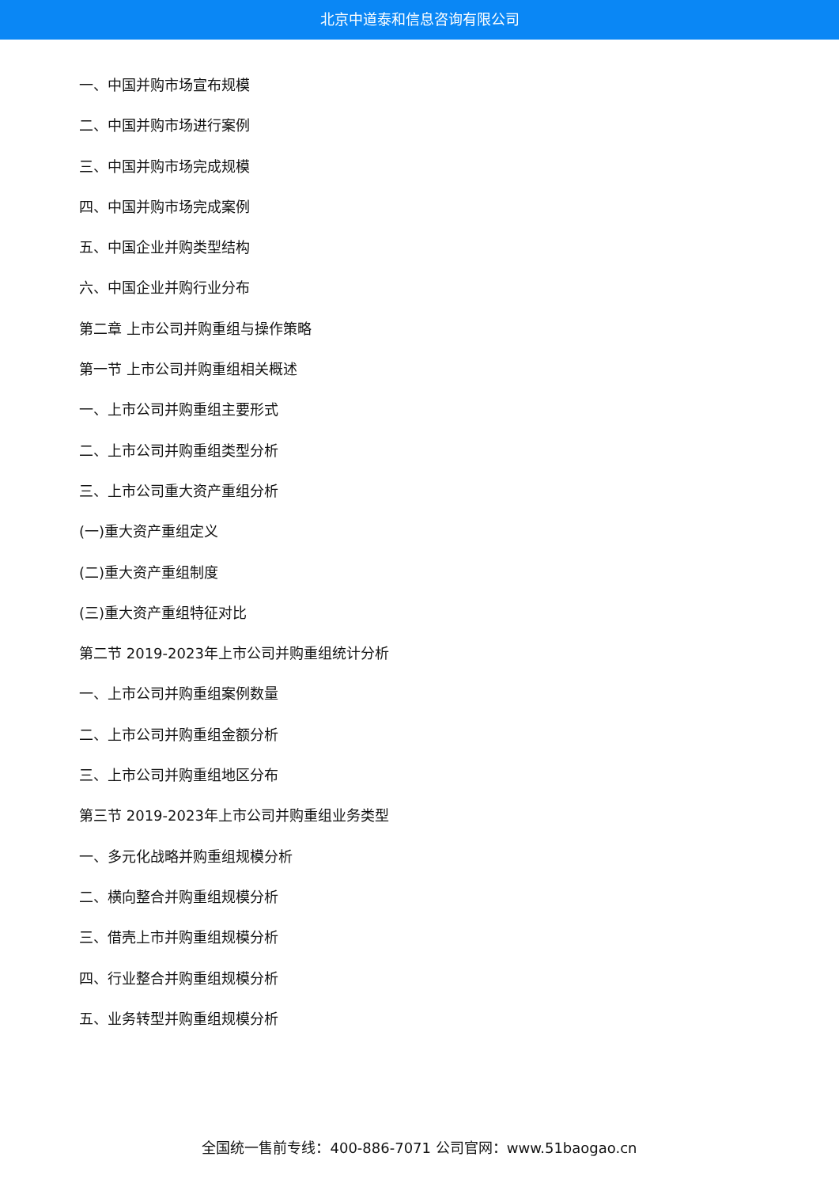北京中道泰和信息咨询有限公司
一、中国并购市场宣布规模
二、中国并购市场进行案例
三、中国并购市场完成规模
四、中国并购市场完成案例
五、中国企业并购类型结构
六、中国企业并购行业分布
第二章 上市公司并购重组与操作策略
第一节 上市公司并购重组相关概述
一、上市公司并购重组主要形式
二、上市公司并购重组类型分析
三、上市公司重大资产重组分析
(一)重大资产重组定义
(二)重大资产重组制度
(三)重大资产重组特征对比
第二节 2019-2023年上市公司并购重组统计分析
一、上市公司并购重组案例数量
二、上市公司并购重组金额分析
三、上市公司并购重组地区分布
第三节 2019-2023年上市公司并购重组业务类型
一、多元化战略并购重组规模分析
二、横向整合并购重组规模分析
三、借壳上市并购重组规模分析
四、行业整合并购重组规模分析
五、业务转型并购重组规模分析
全国统一售前专线：400-886-7071 公司官网：www.51baogao.cn